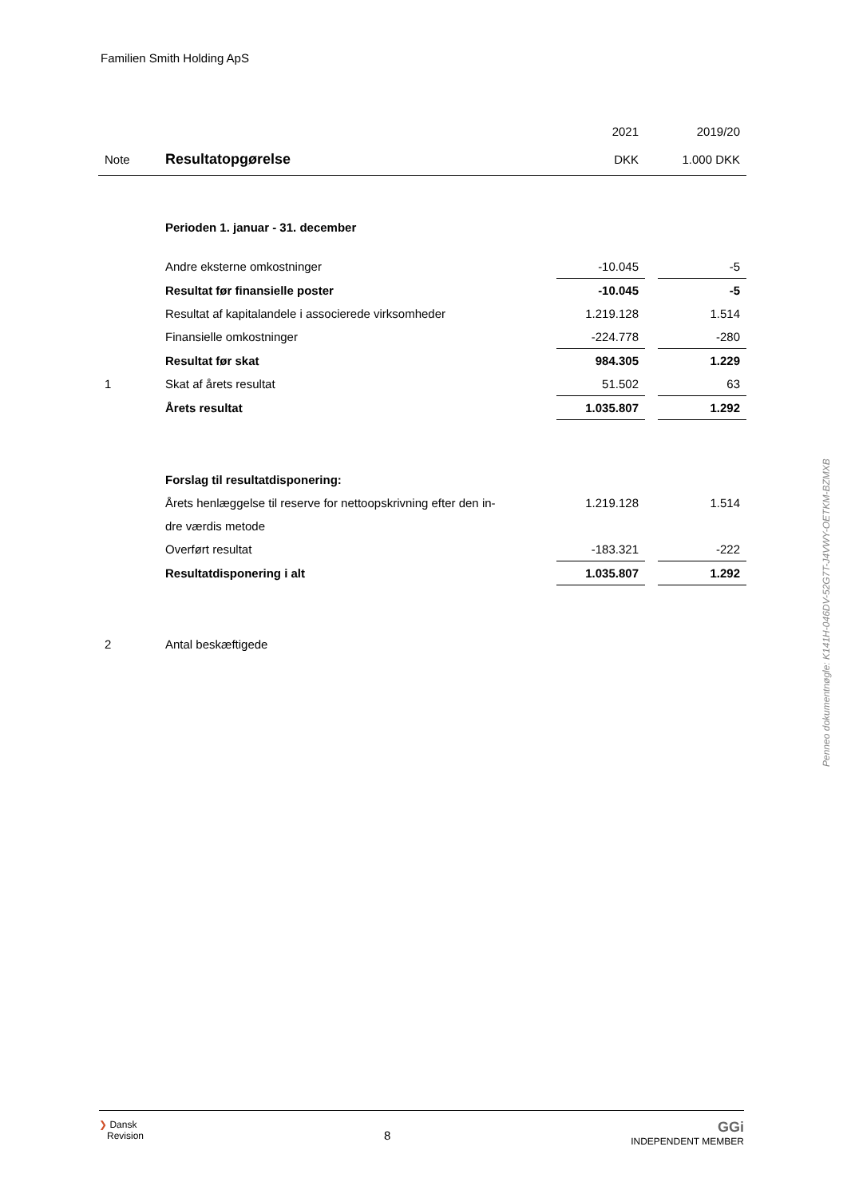Familien Smith Holding ApS
| | | 2021 | | 2019/20 |
| Note | Resultatopgørelse | DKK | | 1.000 DKK |
| | Perioden 1. januar - 31. december | | | |
| | Andre eksterne omkostninger | -10.045 | | -5 |
| | Resultat før finansielle poster | -10.045 | | -5 |
| | Resultat af kapitalandele i associerede virksomheder | 1.219.128 | | 1.514 |
| | Finansielle omkostninger | -224.778 | | -280 |
| | Resultat før skat | 984.305 | | 1.229 |
| 1 | Skat af årets resultat | 51.502 | | 63 |
| | Årets resultat | 1.035.807 | | 1.292 |
| | Forslag til resultatdisponering: | | | |
| | Årets henlæggelse til reserve for nettoopskrivning efter den in- dre værdis metode | 1.219.128 | | 1.514 |
| | Overført resultat | -183.321 | | -222 |
| | Resultatdisponering i alt | 1.035.807 | | 1.292 |
| 2 | Antal beskæftigede | | | |
Penneo dokumentnøgle: K141H-046DV-52G7T-J4VWY-OETKM-BZMXB
❯ Dansk
Revision 8 GGi
INDEPENDENT MEMBER